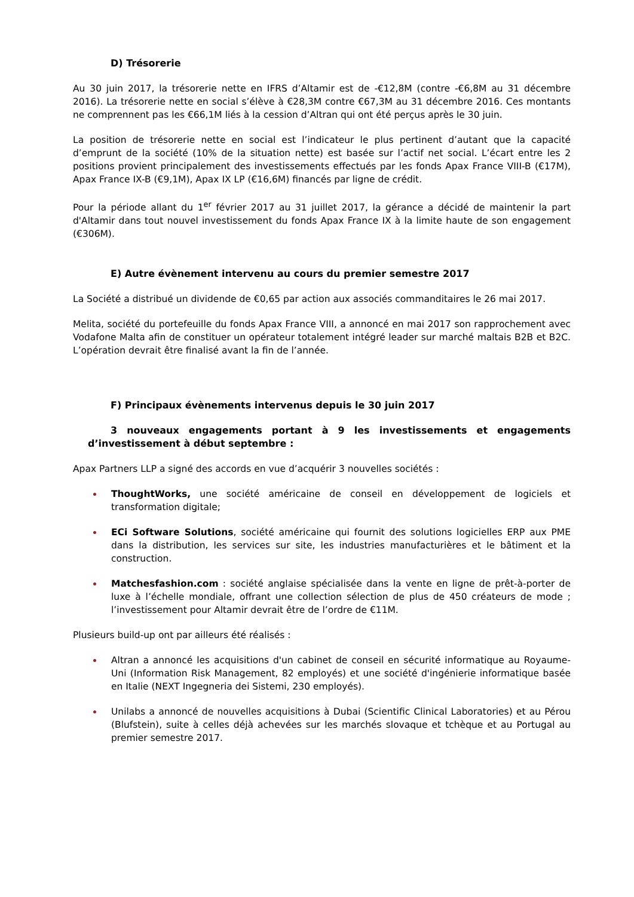D) Trésorerie
Au 30 juin 2017, la trésorerie nette en IFRS d’Altamir est de -€12,8M (contre -€6,8M au 31 décembre 2016). La trésorerie nette en social s’élève à €28,3M contre €67,3M au 31 décembre 2016. Ces montants ne comprennent pas les €66,1M liés à la cession d’Altran qui ont été perçus après le 30 juin.
La position de trésorerie nette en social est l’indicateur le plus pertinent d’autant que la capacité d’emprunt de la société (10% de la situation nette) est basée sur l’actif net social. L’écart entre les 2 positions provient principalement des investissements effectués par les fonds Apax France VIII-B (€17M), Apax France IX-B (€9,1M), Apax IX LP (€16,6M) financés par ligne de crédit.
Pour la période allant du 1<sup>er</sup> février 2017 au 31 juillet 2017, la gérance a décidé de maintenir la part d'Altamir dans tout nouvel investissement du fonds Apax France IX à la limite haute de son engagement (€306M).
E) Autre évènement intervenu au cours du premier semestre 2017
La Société a distribué un dividende de €0,65 par action aux associés commanditaires le 26 mai 2017.
Melita, société du portefeuille du fonds Apax France VIII, a annoncé en mai 2017 son rapprochement avec Vodafone Malta afin de constituer un opérateur totalement intégré leader sur marché maltais B2B et B2C. L’opération devrait être finalisé avant la fin de l’année.
F) Principaux évènements intervenus depuis le 30 juin 2017
3 nouveaux engagements portant à 9 les investissements et engagements d’investissement à début septembre :
Apax Partners LLP a signé des accords en vue d’acquérir 3 nouvelles sociétés :
ThoughtWorks, une société américaine de conseil en développement de logiciels et transformation digitale;
ECi Software Solutions, société américaine qui fournit des solutions logicielles ERP aux PME dans la distribution, les services sur site, les industries manufacturières et le bâtiment et la construction.
Matchesfashion.com : société anglaise spécialisée dans la vente en ligne de prêt-à-porter de luxe à l’échelle mondiale, offrant une collection sélection de plus de 450 créateurs de mode ; l’investissement pour Altamir devrait être de l’ordre de €11M.
Plusieurs build-up ont par ailleurs été réalisés :
Altran a annoncé les acquisitions d'un cabinet de conseil en sécurité informatique au Royaume-Uni (Information Risk Management, 82 employés) et une société d'ingénierie informatique basée en Italie (NEXT Ingegneria dei Sistemi, 230 employés).
Unilabs a annoncé de nouvelles acquisitions à Dubai (Scientific Clinical Laboratories) et au Pérou (Blufstein), suite à celles déjà achevées sur les marchés slovaque et tchèque et au Portugal au premier semestre 2017.